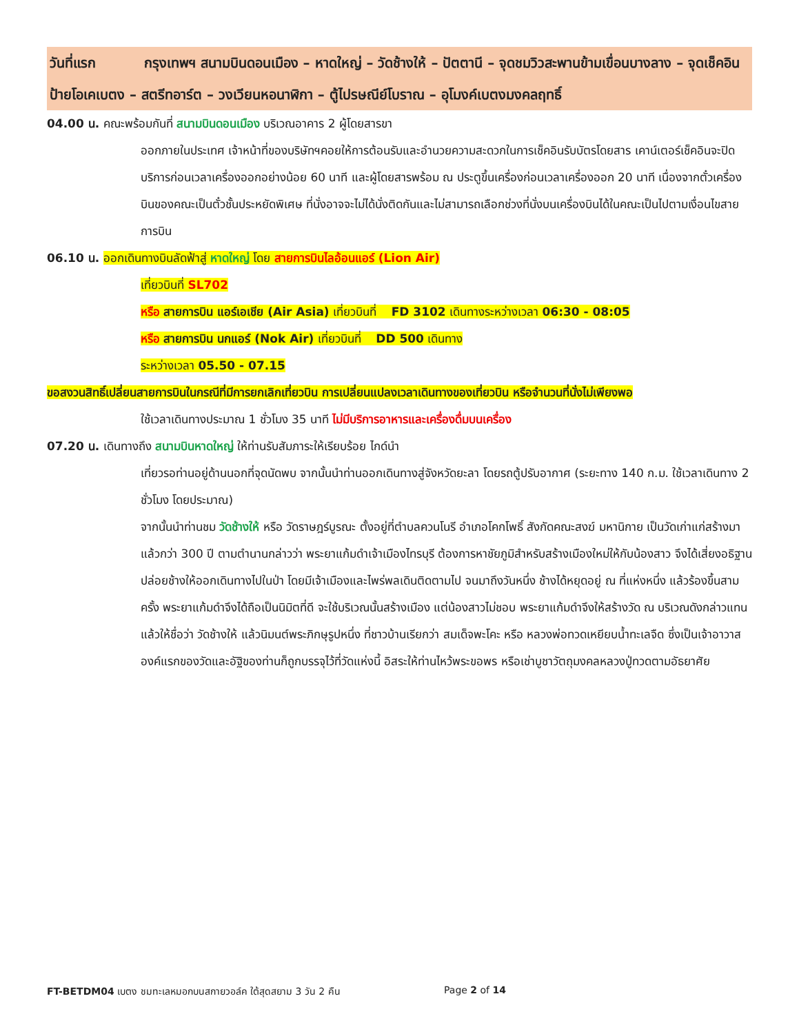วันที่แรก กรุงเทพฯ สนามบินดอนเมือง – หาดใหญ่ – วัดช้างให้ – ปัตตานี – จุดชมวิวสะพานข้ามเขื่อนบางลาง – จุดเช็คอินป้ายโอเคเบตง – สตรีทอาร์ต – วงเวียนหอนาฬิกา – ตู้ไปรษณีย์โบราณ – อุโมงค์เบตงมงคลฤทธิ์
04.00 น. คณะพร้อมกันที่ สนามบินดอนเมือง บริเวณอาคาร 2 ผู้โดยสารขา
ออกภายในประเทศ เจ้าหน้าที่ของบริษัทฯคอยให้การต้อนรับและอำนวยความสะดวกในการเช็คอินรับบัตรโดยสาร เคาน์เตอร์เช็คอินจะปิดบริการก่อนเวลาเครื่องออกอย่างน้อย 60 นาที และผู้โดยสารพร้อม ณ ประตูขึ้นเครื่องก่อนเวลาเครื่องออก 20 นาที เนื่องจากตั๋วเครื่องบินของคณะเป็นตั๋วชั้นประหยัดพิเศษ ที่นั่งอาจจะไม่ได้นั่งติดกันและไม่สามารถเลือกช่วงที่นั่งบนเครื่องบินได้ในคณะเป็นไปตามเงื่อนไขสายการบิน
06.10 น. ออกเดินทางบินลัดฟ้าสู่ หาดใหญ่ โดย สายการบินไลอ้อนแอร์ (Lion Air)
เที่ยวบินที่ SL702
หรือ สายการบิน แอร์เอเชีย (Air Asia) เที่ยวบินที่ FD 3102 เดินทางระหว่างเวลา 06:30 - 08:05
หรือ สายการบิน นกแอร์ (Nok Air) เที่ยวบินที่ DD 500 เดินทาง
ระหว่างเวลา 05.50 - 07.15
ขอสงวนสิทธิ์เปลี่ยนสายการบินในกรณีที่มีการยกเลิกเที่ยวบิน การเปลี่ยนแปลงเวลาเดินทางของเที่ยวบิน หรือจำนวนที่นั่งไม่เพียงพอ
ใช้เวลาเดินทางประมาณ 1 ชั่วโมง 35 นาที ไม่มีบริการอาหารและเครื่องดื่มบนเครื่อง
07.20 น. เดินทางถึง สนามบินหาดใหญ่ ให้ท่านรับสัมภาระให้เรียบร้อย ไกด์นำ
เที่ยวรอท่านอยู่ด้านนอกที่จุดนัดพบ จากนั้นนำท่านออกเดินทางสู่จังหวัดยะลา โดยรถตู้ปรับอากาศ (ระยะทาง 140 ก.ม. ใช้เวลาเดินทาง 2 ชั่วโมง โดยประมาณ)
จากนั้นนำท่านชม วัดช้างให้ หรือ วัดราษฎร์บูรณะ ตั้งอยู่ที่ตำบลควนโนรี อำเภอโคกโพธิ์ สังกัดคณะสงฆ์ มหานิกาย เป็นวัดเก่าแก่สร้างมาแล้วกว่า 300 ปี ตามตำนานกล่าวว่า พระยาแก้มดำเจ้าเมืองไทรบุรี ต้องการหาชัยภูมิสำหรับสร้างเมืองใหม่ให้กับน้องสาว จึงได้เสี่ยงอธิฐาน ปล่อยช้างให้ออกเดินทางไปในป่า โดยมีเจ้าเมืองและไพร่พลเดินติดตามไป จนมาถึงวันหนึ่ง ช้างได้หยุดอยู่ ณ ที่แห่งหนึ่ง แล้วร้องขึ้นสามครั้ง พระยาแก้มดำจึงได้ถือเป็นนิมิตที่ดี จะใช้บริเวณนั้นสร้างเมือง แต่น้องสาวไม่ชอบ พระยาแก้มดำจึงให้สร้างวัด ณ บริเวณดังกล่าวแทน แล้วให้ชื่อว่า วัดช้างให้ แล้วนิมนต์พระภิกษุรูปหนึ่ง ที่ชาวบ้านเรียกว่า สมเด็จพะโคะ หรือ หลวงพ่อทวดเหยียบน้ำทะเลจืด ซึ่งเป็นเจ้าอาวาสองค์แรกของวัดและอัฐิของท่านก็ถูกบรรจุไว้ที่วัดแห่งนี้ อิสระให้ท่านไหว้พระขอพร หรือเช่าบูชาวัตถุมงคลหลวงปู่ทวดตามอัธยาศัย
FT-BETDM04 เบตง ชมทะเลหมอกบนสกายวอล์ค ใต้สุดสยาม 3 วัน 2 คืน Page 2 of 14